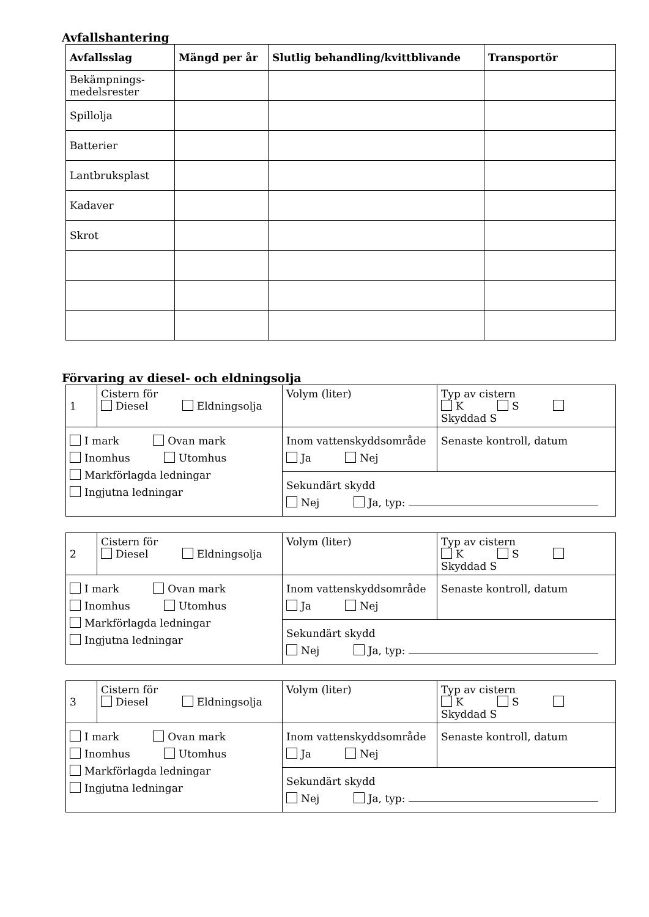Avfallshantering
| Avfallsslag | Mängd per år | Slutlig behandling/kvittblivande | Transportör |
| --- | --- | --- | --- |
| Bekämpnings- medelsrester | | | |
| Spillolja | | | |
| Batterier | | | |
| Lantbruksplast | | | |
| Kadaver | | | |
| Skrot | | | |
Förvaring av diesel- och eldningsolja
| 1 | Cistern för Diesel Eldningsolja | Volym (liter) | Typ av cistern K S Skyddad S |
| I mark Ovan mark Inomhus Utomhus Markförlagda ledningar Ingjutna ledningar | | Inom vattenskyddsområde Ja Nej | Senaste kontroll, datum |
| | | Sekundärt skydd Nej Ja, typ: | |
| 2 | Cistern för Diesel Eldningsolja | Volym (liter) | Typ av cistern K S Skyddad S |
| I mark Ovan mark Inomhus Utomhus Markförlagda ledningar Ingjutna ledningar | | Inom vattenskyddsområde Ja Nej | Senaste kontroll, datum |
| | | Sekundärt skydd Nej Ja, typ: | |
| 3 | Cistern för Diesel Eldningsolja | Volym (liter) | Typ av cistern K S Skyddad S |
| I mark Ovan mark Inomhus Utomhus Markförlagda ledningar Ingjutna ledningar | | Inom vattenskyddsområde Ja Nej | Senaste kontroll, datum |
| | | Sekundärt skydd Nej Ja, typ: | |